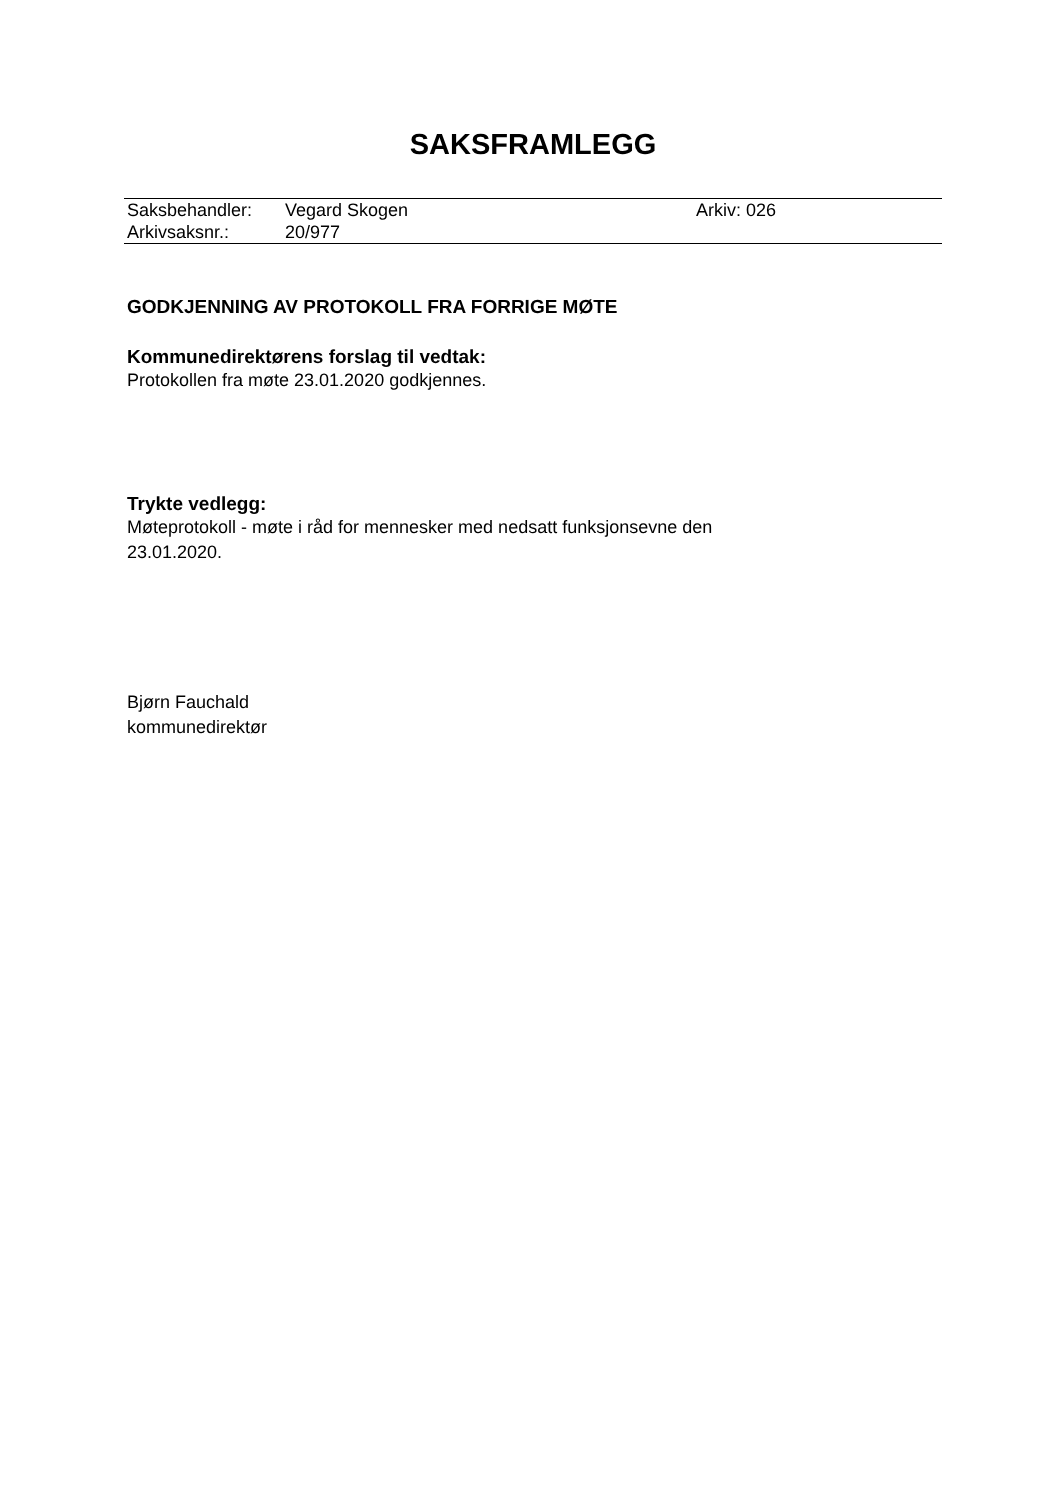SAKSFRAMLEGG
| Saksbehandler: | Vegard Skogen | Arkiv: 026 |
| Arkivsaksnr.: | 20/977 | |
GODKJENNING AV PROTOKOLL FRA FORRIGE MØTE
Kommunedirektørens forslag til vedtak:
Protokollen fra møte 23.01.2020 godkjennes.
Trykte vedlegg:
Møteprotokoll - møte i råd for mennesker med nedsatt funksjonsevne den
23.01.2020.
Bjørn Fauchald
kommunedirektør